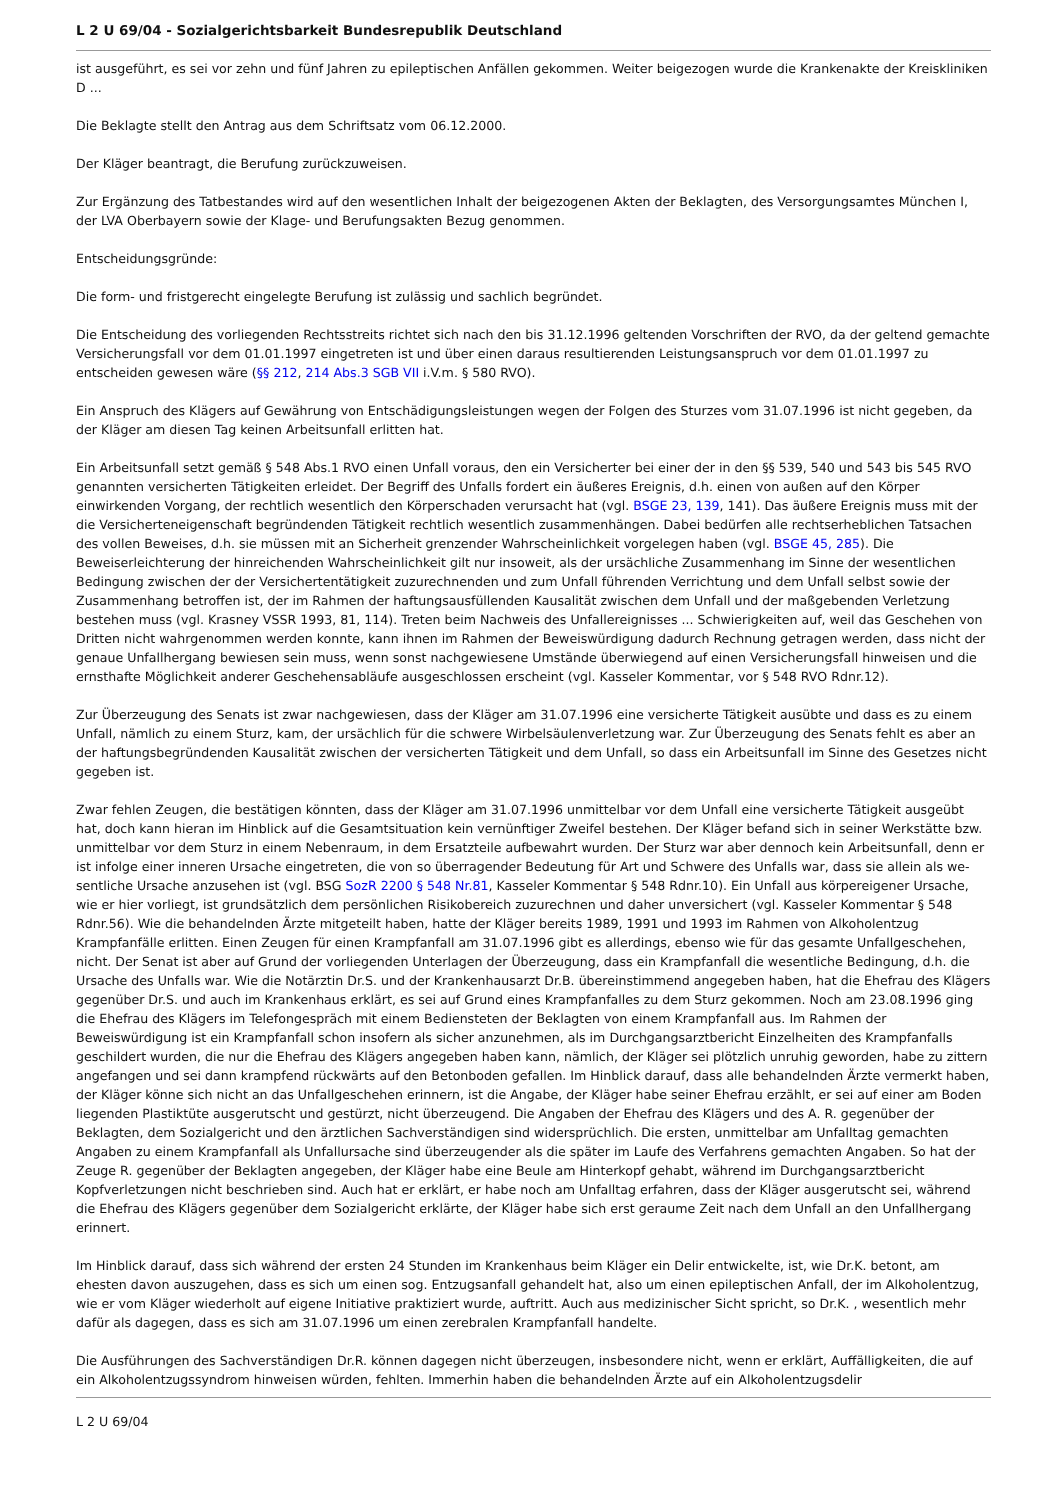L 2 U 69/04 - Sozialgerichtsbarkeit Bundesrepublik Deutschland
ist ausgeführt, es sei vor zehn und fünf Jahren zu epileptischen Anfällen gekommen. Weiter beigezogen wurde die Krankenakte der Kreiskliniken D ...
Die Beklagte stellt den Antrag aus dem Schriftsatz vom 06.12.2000.
Der Kläger beantragt, die Berufung zurückzuweisen.
Zur Ergänzung des Tatbestandes wird auf den wesentlichen Inhalt der beigezogenen Akten der Beklagten, des Versorgungsamtes München I, der LVA Oberbayern sowie der Klage- und Berufungsakten Bezug genommen.
Entscheidungsgründe:
Die form- und fristgerecht eingelegte Berufung ist zulässig und sachlich begründet.
Die Entscheidung des vorliegenden Rechtsstreits richtet sich nach den bis 31.12.1996 geltenden Vorschriften der RVO, da der geltend gemachte Versicherungsfall vor dem 01.01.1997 eingetreten ist und über einen daraus resultierenden Leistungsanspruch vor dem 01.01.1997 zu entscheiden gewesen wäre (§§ 212, 214 Abs.3 SGB VII i.V.m. § 580 RVO).
Ein Anspruch des Klägers auf Gewährung von Entschädigungsleistungen wegen der Folgen des Sturzes vom 31.07.1996 ist nicht gegeben, da der Kläger am diesen Tag keinen Arbeitsunfall erlitten hat.
Ein Arbeitsunfall setzt gemäß § 548 Abs.1 RVO einen Unfall voraus, den ein Versicherter bei einer der in den §§ 539, 540 und 543 bis 545 RVO genannten versicherten Tätigkeiten erleidet. Der Begriff des Unfalls fordert ein äußeres Ereignis, d.h. einen von außen auf den Körper einwirkenden Vorgang, der rechtlich wesentlich den Körperschaden verursacht hat (vgl. BSGE 23, 139, 141). Das äußere Ereignis muss mit der die Versicherteneigenschaft begründenden Tätigkeit rechtlich wesentlich zusammenhängen. Dabei bedürfen alle rechtserheblichen Tatsachen des vollen Beweises, d.h. sie müssen mit an Sicherheit grenzender Wahrscheinlichkeit vorgelegen haben (vgl. BSGE 45, 285). Die Beweiserleichterung der hinreichenden Wahrscheinlichkeit gilt nur insoweit, als der ursächliche Zusammenhang im Sinne der wesentlichen Bedingung zwischen der der Versichertentätigkeit zuzurechnenden und zum Unfall führenden Verrichtung und dem Unfall selbst sowie der Zusammenhang betroffen ist, der im Rahmen der haftungsausfüllenden Kausalität zwischen dem Unfall und der maßgebenden Verletzung bestehen muss (vgl. Krasney VSSR 1993, 81, 114). Treten beim Nachweis des Unfallereignisses ... Schwierigkeiten auf, weil das Geschehen von Dritten nicht wahrgenommen werden konnte, kann ihnen im Rahmen der Beweiswürdigung dadurch Rechnung getragen werden, dass nicht der genaue Unfallhergang bewiesen sein muss, wenn sonst nachgewiesene Umstände überwiegend auf einen Versicherungsfall hinweisen und die ernsthafte Möglichkeit anderer Geschehensabläufe ausgeschlossen erscheint (vgl. Kasseler Kommentar, vor § 548 RVO Rdnr.12).
Zur Überzeugung des Senats ist zwar nachgewiesen, dass der Kläger am 31.07.1996 eine versicherte Tätigkeit ausübte und dass es zu einem Unfall, nämlich zu einem Sturz, kam, der ursächlich für die schwere Wirbelsäulenverletzung war. Zur Überzeugung des Senats fehlt es aber an der haftungsbegründenden Kausalität zwischen der versicherten Tätigkeit und dem Unfall, so dass ein Arbeitsunfall im Sinne des Gesetzes nicht gegeben ist.
Zwar fehlen Zeugen, die bestätigen könnten, dass der Kläger am 31.07.1996 unmittelbar vor dem Unfall eine versicherte Tätigkeit ausgeübt hat, doch kann hieran im Hinblick auf die Gesamtsituation kein vernünftiger Zweifel bestehen. Der Kläger befand sich in seiner Werkstätte bzw. unmittelbar vor dem Sturz in einem Nebenraum, in dem Ersatzteile aufbewahrt wurden. Der Sturz war aber dennoch kein Arbeitsunfall, denn er ist infolge einer inneren Ursache eingetreten, die von so überragender Bedeutung für Art und Schwere des Unfalls war, dass sie allein als we- sentliche Ursache anzusehen ist (vgl. BSG SozR 2200 § 548 Nr.81, Kasseler Kommentar § 548 Rdnr.10). Ein Unfall aus körpereigener Ursache, wie er hier vorliegt, ist grundsätzlich dem persönlichen Risikobereich zuzurechnen und daher unversichert (vgl. Kasseler Kommentar § 548 Rdnr.56). Wie die behandelnden Ärzte mitgeteilt haben, hatte der Kläger bereits 1989, 1991 und 1993 im Rahmen von Alkoholentzug Krampfanfälle erlitten. Einen Zeugen für einen Krampfanfall am 31.07.1996 gibt es allerdings, ebenso wie für das gesamte Unfallgeschehen, nicht. Der Senat ist aber auf Grund der vorliegenden Unterlagen der Überzeugung, dass ein Krampfanfall die wesentliche Bedingung, d.h. die Ursache des Unfalls war. Wie die Notärztin Dr.S. und der Krankenhausarzt Dr.B. übereinstimmend angegeben haben, hat die Ehefrau des Klägers gegenüber Dr.S. und auch im Krankenhaus erklärt, es sei auf Grund eines Krampfanfalles zu dem Sturz gekommen. Noch am 23.08.1996 ging die Ehefrau des Klägers im Telefongespräch mit einem Bediensteten der Beklagten von einem Krampfanfall aus. Im Rahmen der Beweiswürdigung ist ein Krampfanfall schon insofern als sicher anzunehmen, als im Durchgangsarztbericht Einzelheiten des Krampfanfalls geschildert wurden, die nur die Ehefrau des Klägers angegeben haben kann, nämlich, der Kläger sei plötzlich unruhig geworden, habe zu zittern angefangen und sei dann krampfend rückwärts auf den Betonboden gefallen. Im Hinblick darauf, dass alle behandelnden Ärzte vermerkt haben, der Kläger könne sich nicht an das Unfallgeschehen erinnern, ist die Angabe, der Kläger habe seiner Ehefrau erzählt, er sei auf einer am Boden liegenden Plastiktüte ausgerutscht und gestürzt, nicht überzeugend. Die Angaben der Ehefrau des Klägers und des A. R. gegenüber der Beklagten, dem Sozialgericht und den ärztlichen Sachverständigen sind widersprüchlich. Die ersten, unmittelbar am Unfalltag gemachten Angaben zu einem Krampfanfall als Unfallursache sind überzeugender als die später im Laufe des Verfahrens gemachten Angaben. So hat der Zeuge R. gegenüber der Beklagten angegeben, der Kläger habe eine Beule am Hinterkopf gehabt, während im Durchgangsarztbericht Kopfverletzungen nicht beschrieben sind. Auch hat er erklärt, er habe noch am Unfalltag erfahren, dass der Kläger ausgerutscht sei, während die Ehefrau des Klägers gegenüber dem Sozialgericht erklärte, der Kläger habe sich erst geraume Zeit nach dem Unfall an den Unfallhergang erinnert.
Im Hinblick darauf, dass sich während der ersten 24 Stunden im Krankenhaus beim Kläger ein Delir entwickelte, ist, wie Dr.K. betont, am ehesten davon auszugehen, dass es sich um einen sog. Entzugsanfall gehandelt hat, also um einen epileptischen Anfall, der im Alkoholentzug, wie er vom Kläger wiederholt auf eigene Initiative praktiziert wurde, auftritt. Auch aus medizinischer Sicht spricht, so Dr.K. , wesentlich mehr dafür als dagegen, dass es sich am 31.07.1996 um einen zerebralen Krampfanfall handelte.
Die Ausführungen des Sachverständigen Dr.R. können dagegen nicht überzeugen, insbesondere nicht, wenn er erklärt, Auffälligkeiten, die auf ein Alkoholentzugssyndrom hinweisen würden, fehlten. Immerhin haben die behandelnden Ärzte auf ein Alkoholentzugsdelir
L 2 U 69/04